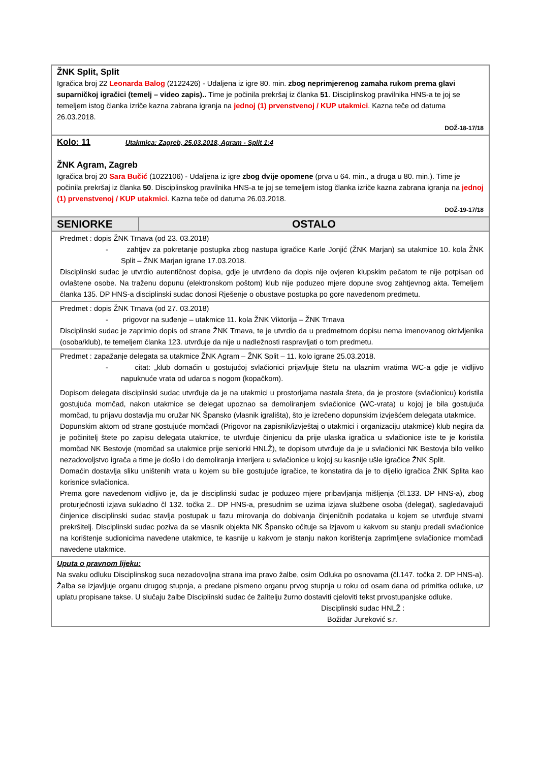| ŽNK Split, Split Igračica broj 22 Leonarda Balog (2122426) - Udaljena iz igre 80. min. zbog neprimjerenog zamaha rukom prema glavi suparničkoj igračici (temelj – video zapis).. Time je počinila prekršaj iz članka 51 . Disciplinskog pravilnika HNS-a te joj se temeljem istog članka izriče kazna zabrana igranja na jednoj (1) prvenstvenoj / KUP utakmici . Kazna teče od datuma 26.03.2018. DOŽ-18-17/18 | |
| Kolo: 11 Utakmica: Zagreb, 25.03.2018, Agram - Split 1:4 ŽNK Agram, Zagreb Igračica broj 20 Sara Bučić (1022106) - Udaljena iz igre zbog dvije opomene (prva u 64. min., a druga u 80. min.). Time je počinila prekršaj iz članka 50 . Disciplinskog pravilnika HNS-a te joj se temeljem istog članka izriče kazna zabrana igranja na jednoj (1) prvenstvenoj / KUP utakmici . Kazna teče od datuma 26.03.2018. DOŽ-19-17/18 | |
| SENIORKE | OSTALO |
| Predmet : dopis ŽNK Trnava (od 23. 03.2018) - zahtjev za pokretanje postupka zbog nastupa igračice Karle Jonjić (ŽNK Marjan) sa utakmice 10. kola ŽNK Split – ŽNK Marjan igrane 17.03.2018. Disciplinski sudac je utvrdio autentičnost dopisa, gdje je utvrđeno da dopis nije ovjeren klupskim pečatom te nije potpisan od ovlaštene osobe. Na traženu dopunu (elektronskom poštom) klub nije poduzeo mjere dopune svog zahtjevnog akta. Temeljem članka 135. DP HNS-a disciplinski sudac donosi Rješenje o obustave postupka po gore navedenom predmetu. | |
| Predmet : dopis ŽNK Trnava (od 27. 03.2018) - prigovor na suđenje – utakmice 11. kola ŽNK Viktorija – ŽNK Trnava Disciplinski sudac je zaprimio dopis od strane ŽNK Trnava, te je utvrdio da u predmetnom dopisu nema imenovanog okrivljenika (osoba/klub), te temeljem članka 123. utvrđuje da nije u nadležnosti raspravljati o tom predmetu. | |
| Predmet : zapažanje delegata sa utakmice ŽNK Agram – ŽNK Split – 11. kolo igrane 25.03.2018. - citat: „klub domaćin u gostujućoj svlačionici prijavljuje štetu na ulaznim vratima WC-a gdje je vidljivo napuknuće vrata od udarca s nogom (kopačkom). Dopisom delegata disciplinski sudac utvrđuje da je na utakmici u prostorijama nastala šteta, da je prostore (svlačionicu) koristila gostujuća momčad, nakon utakmice se delegat upoznao sa demoliranjem svlačionice (WC-vrata) u kojoj je bila gostujuća momčad, tu prijavu dostavlja mu oružar NK Špansko (vlasnik igrališta), što je izrečeno dopunskim izvješćem delegata utakmice. Dopunskim aktom od strane gostujuće momčadi (Prigovor na zapisnik/izvještaj o utakmici i organizaciju utakmice) klub negira da je počinitelj štete po zapisu delegata utakmice, te utvrđuje činjenicu da prije ulaska igračica u svlačionice iste te je koristila momčad NK Bestovje (momčad sa utakmice prije seniorki HNLŽ), te dopisom utvrđuje da je u svlačionici NK Bestovja bilo veliko nezadovoljstvo igrača a time je došlo i do demoliranja interijera u svlačionice u kojoj su kasnije ušle igračice ŽNK Split. Domaćin dostavlja sliku uništenih vrata u kojem su bile gostujuće igračice, te konstatira da je to dijelio igračica ŽNK Splita kao korisnice svlačionica. Prema gore navedenom vidljivo je, da je disciplinski sudac je poduzeo mjere pribavljanja mišljenja (čl.133. DP HNS-a), zbog proturječnosti izjava sukladno čl 132. točka 2.. DP HNS-a, presudnim se uzima izjava službene osoba (delegat), sagledavajući činjenice disciplinski sudac stavlja postupak u fazu mirovanja do dobivanja činjeničnih podataka u kojem se utvrđuje stvarni prekršitelj. Disciplinski sudac poziva da se vlasnik objekta NK Špansko očituje sa izjavom u kakvom su stanju predali svlačionice na korištenje sudionicima navedene utakmice, te kasnije u kakvom je stanju nakon korištenja zaprimljene svlačionice momčadi navedene utakmice. | |
| Uputa o pravnom lijeku: Na svaku odluku Disciplinskog suca nezadovoljna strana ima pravo žalbe, osim Odluka po osnovama (čl.147. točka 2. DP HNS-a). Žalba se izjavljuje organu drugog stupnja, a predane pismeno organu prvog stupnja u roku od osam dana od primitka odluke, uz uplatu propisane takse. U slučaju žalbe Disciplinski sudac će žalitelju žurno dostaviti cjeloviti tekst prvostupanjske odluke. Disciplinski sudac HNLŽ : Božidar Jureković s.r. | |